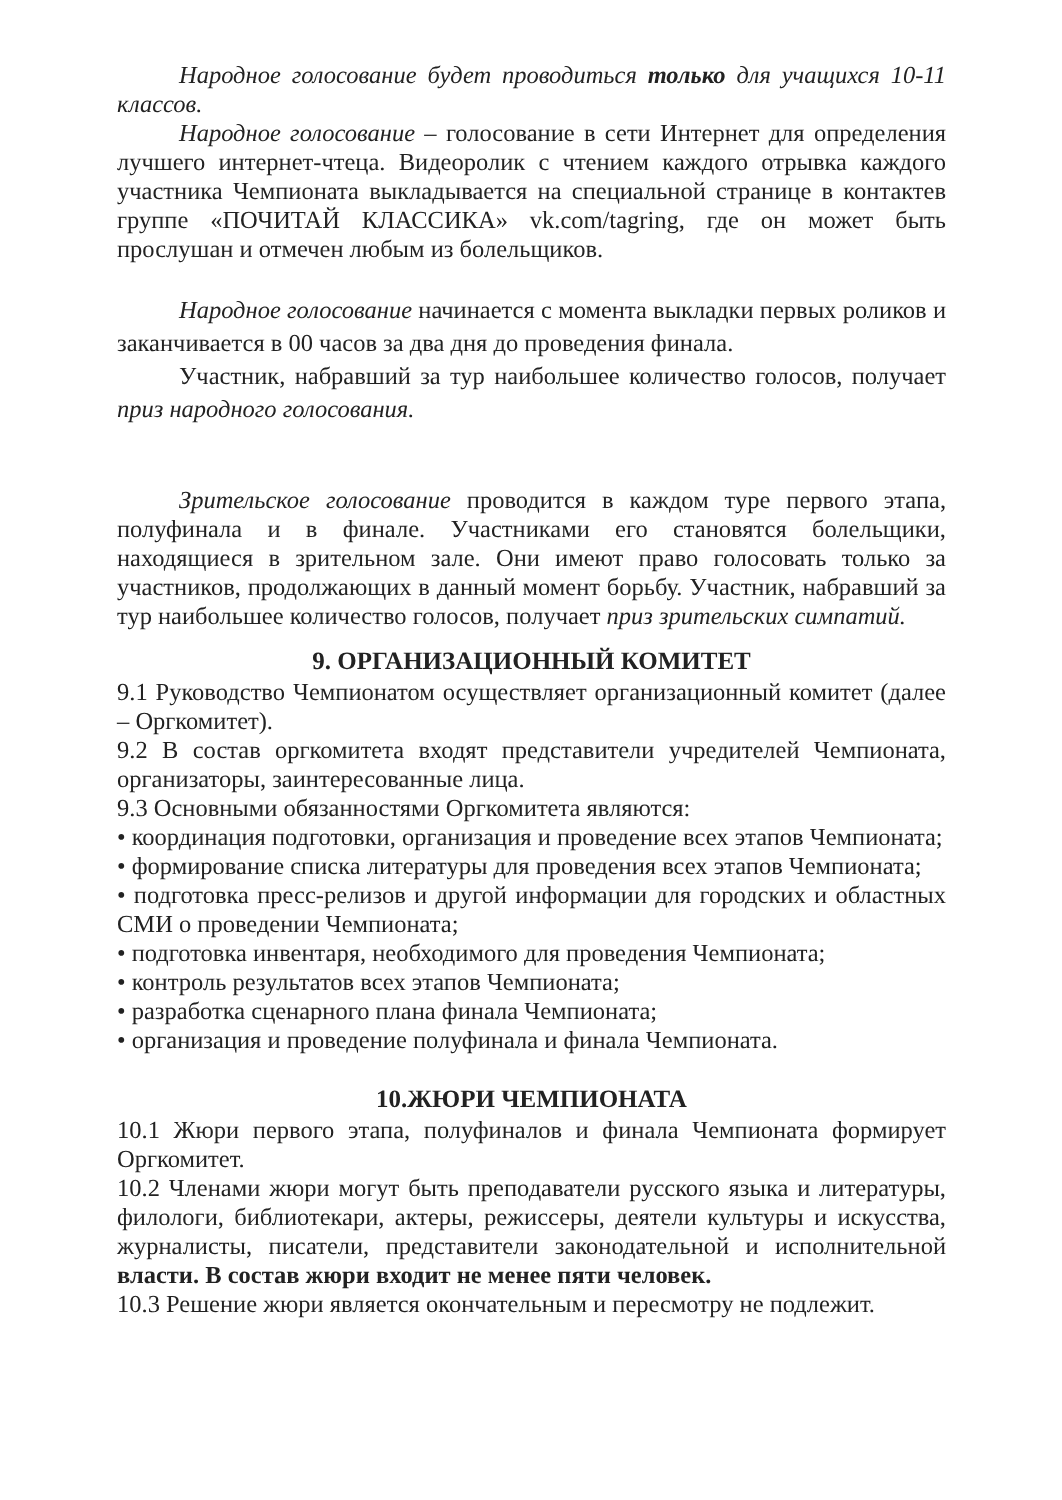Народное голосование будет проводиться только для учащихся 10-11 классов.
Народное голосование – голосование в сети Интернет для определения лучшего интернет-чтеца. Видеоролик с чтением каждого отрывка каждого участника Чемпионата выкладывается на специальной странице в контактев группе «ПОЧИТАЙ КЛАССИКА» vk.com/tagring, где он может быть прослушан и отмечен любым из болельщиков.
Народное голосование начинается с момента выкладки первых роликов и заканчивается в 00 часов за два дня до проведения финала.
Участник, набравший за тур наибольшее количество голосов, получает приз народного голосования.
Зрительское голосование проводится в каждом туре первого этапа, полуфинала и в финале. Участниками его становятся болельщики, находящиеся в зрительном зале. Они имеют право голосовать только за участников, продолжающих в данный момент борьбу. Участник, набравший за тур наибольшее количество голосов, получает приз зрительских симпатий.
9. ОРГАНИЗАЦИОННЫЙ КОМИТЕТ
9.1 Руководство Чемпионатом осуществляет организационный комитет (далее – Оргкомитет).
9.2 В состав оргкомитета входят представители учредителей Чемпионата, организаторы, заинтересованные лица.
9.3 Основными обязанностями Оргкомитета являются:
• координация подготовки, организация и проведение всех этапов Чемпионата;
• формирование списка литературы для проведения всех этапов Чемпионата;
• подготовка пресс-релизов и другой информации для городских и областных СМИ о проведении Чемпионата;
• подготовка инвентаря, необходимого для проведения Чемпионата;
• контроль результатов всех этапов Чемпионата;
• разработка сценарного плана финала Чемпионата;
• организация и проведение полуфинала и финала Чемпионата.
10.ЖЮРИ ЧЕМПИОНАТА
10.1 Жюри первого этапа, полуфиналов и финала Чемпионата формирует Оргкомитет.
10.2 Членами жюри могут быть преподаватели русского языка и литературы, филологи, библиотекари, актеры, режиссеры, деятели культуры и искусства, журналисты, писатели, представители законодательной и исполнительной власти. В состав жюри входит не менее пяти человек.
10.3 Решение жюри является окончательным и пересмотру не подлежит.